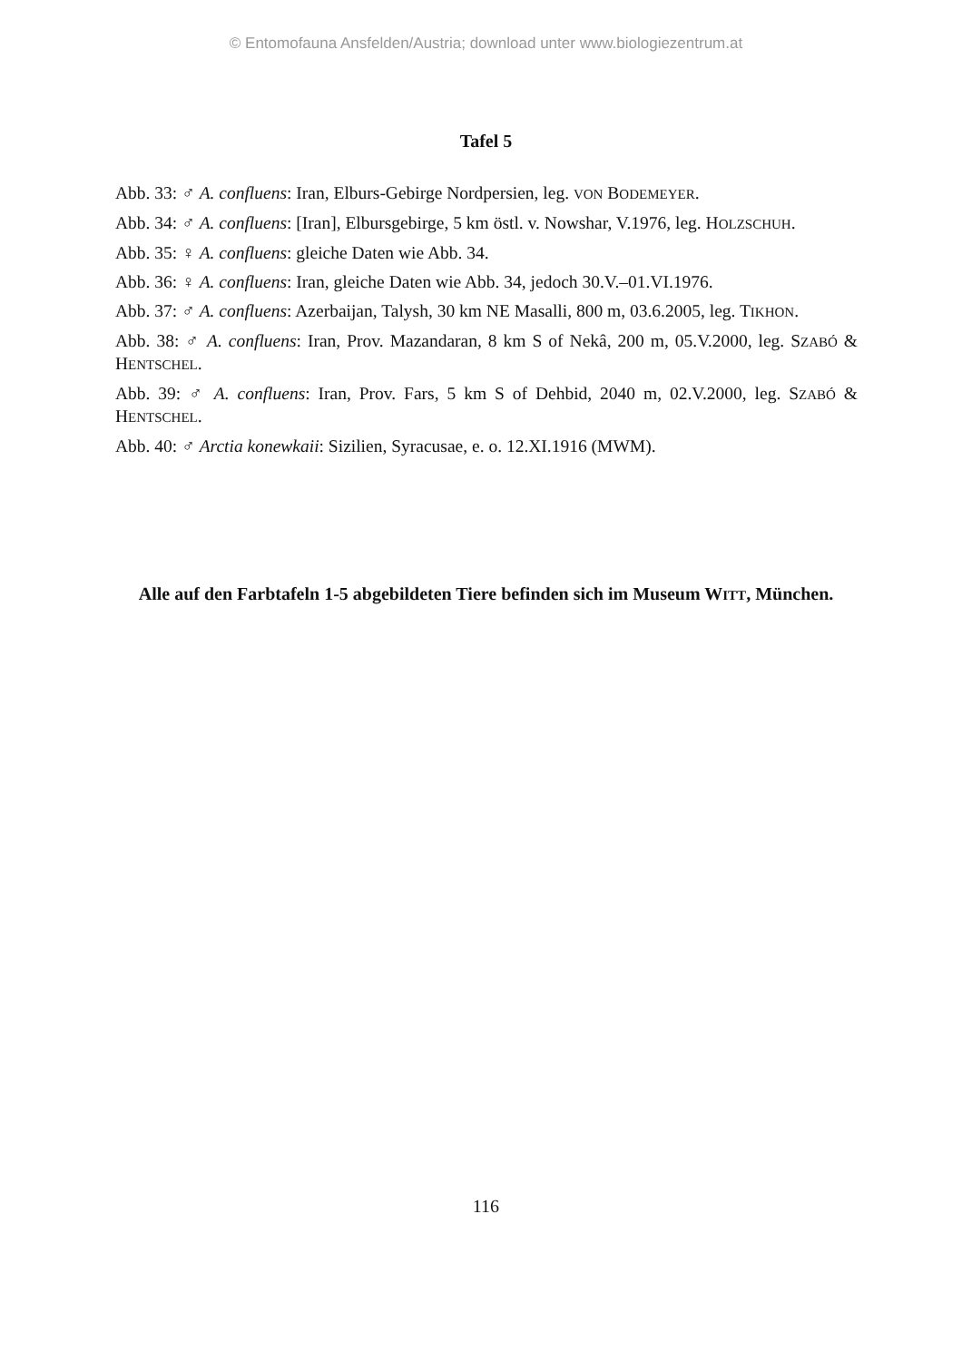© Entomofauna Ansfelden/Austria; download unter www.biologiezentrum.at
Tafel 5
Abb. 33: ♂ A. confluens: Iran, Elburs-Gebirge Nordpersien, leg. VON BODEMEYER.
Abb. 34: ♂ A. confluens: [Iran], Elbursgebirge, 5 km östl. v. Nowshar, V.1976, leg. HOLZSCHUH.
Abb. 35: ♀ A. confluens: gleiche Daten wie Abb. 34.
Abb. 36: ♀ A. confluens: Iran, gleiche Daten wie Abb. 34, jedoch 30.V.–01.VI.1976.
Abb. 37: ♂ A. confluens: Azerbaijan, Talysh, 30 km NE Masalli, 800 m, 03.6.2005, leg. TIKHON.
Abb. 38: ♂ A. confluens: Iran, Prov. Mazandaran, 8 km S of Nekâ, 200 m, 05.V.2000, leg. SZABÓ & HENTSCHEL.
Abb. 39: ♂ A. confluens: Iran, Prov. Fars, 5 km S of Dehbid, 2040 m, 02.V.2000, leg. SZABÓ & HENTSCHEL.
Abb. 40: ♂ Arctia konewkaii: Sizilien, Syracusae, e. o. 12.XI.1916 (MWM).
Alle auf den Farbtafeln 1-5 abgebildeten Tiere befinden sich im Museum WITT, München.
116